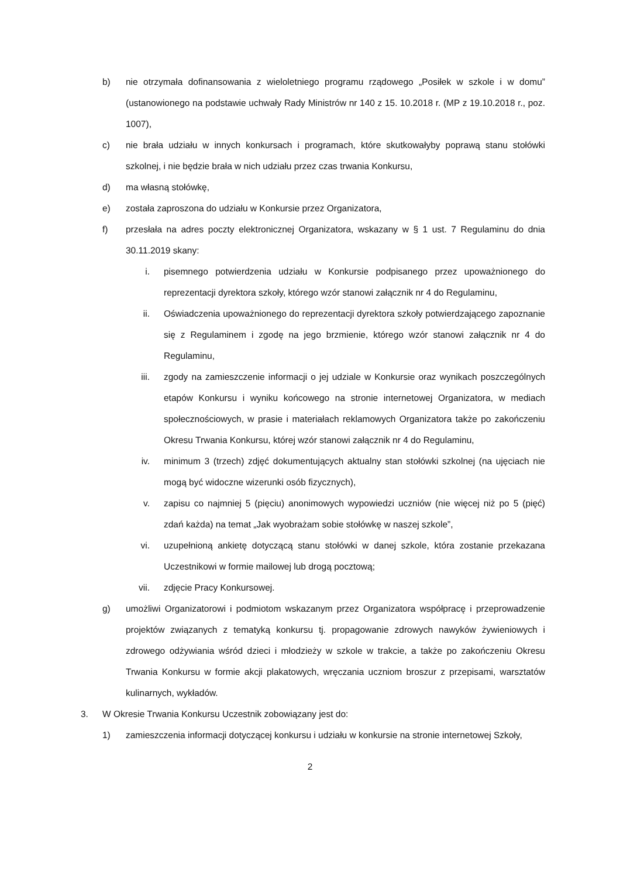b) nie otrzymała dofinansowania z wieloletniego programu rządowego „Posiłek w szkole i w domu” (ustanowionego na podstawie uchwały Rady Ministrów nr 140 z 15. 10.2018 r. (MP z 19.10.2018 r., poz. 1007),
c) nie brała udziału w innych konkursach i programach, które skutkowałyby poprawą stanu stołówki szkolnej, i nie będzie brała w nich udziału przez czas trwania Konkursu,
d) ma własną stołówkę,
e) została zaproszona do udziału w Konkursie przez Organizatora,
f) przesłała na adres poczty elektronicznej Organizatora, wskazany w § 1 ust. 7 Regulaminu do dnia 30.11.2019 skany:
i. pisemnego potwierdzenia udziału w Konkursie podpisanego przez upoważnionego do reprezentacji dyrektora szkoły, którego wzór stanowi załącznik nr 4 do Regulaminu,
ii. Oświadczenia upoważnionego do reprezentacji dyrektora szkoły potwierdzającego zapoznanie się z Regulaminem i zgodę na jego brzmienie, którego wzór stanowi załącznik nr 4 do Regulaminu,
iii. zgody na zamieszczenie informacji o jej udziale w Konkursie oraz wynikach poszczególnych etapów Konkursu i wyniku końcowego na stronie internetowej Organizatora, w mediach społecznościowych, w prasie i materiałach reklamowych Organizatora także po zakończeniu Okresu Trwania Konkursu, której wzór stanowi załącznik nr 4 do Regulaminu,
iv. minimum 3 (trzech) zdjęć dokumentujących aktualny stan stołówki szkolnej (na ujęciach nie mogą być widoczne wizerunki osób fizycznych),
v. zapisu co najmniej 5 (pięciu) anonimowych wypowiedzi uczniów (nie więcej niż po 5 (pięć) zdań każda) na temat „Jak wyobrażam sobie stołówkę w naszej szkole”,
vi. uzupełnioną ankietę dotyczącą stanu stołówki w danej szkole, która zostanie przekazana Uczestnikowi w formie mailowej lub drogą pocztową;
vii. zdjęcie Pracy Konkursowej.
g) umożliwi Organizatorowi i podmiotom wskazanym przez Organizatora współpracę i przeprowadzenie projektów związanych z tematyką konkursu tj. propagowanie zdrowych nawyków żywieniowych i zdrowego odżywiania wśród dzieci i młodzieży w szkole w trakcie, a także po zakończeniu Okresu Trwania Konkursu w formie akcji plakatowych, wręczania uczniom broszur z przepisami, warsztatów kulinarnych, wykładów.
3. W Okresie Trwania Konkursu Uczestnik zobowiązany jest do:
1) zamieszczenia informacji dotyczącej konkursu i udziału w konkursie na stronie internetowej Szkoły,
2